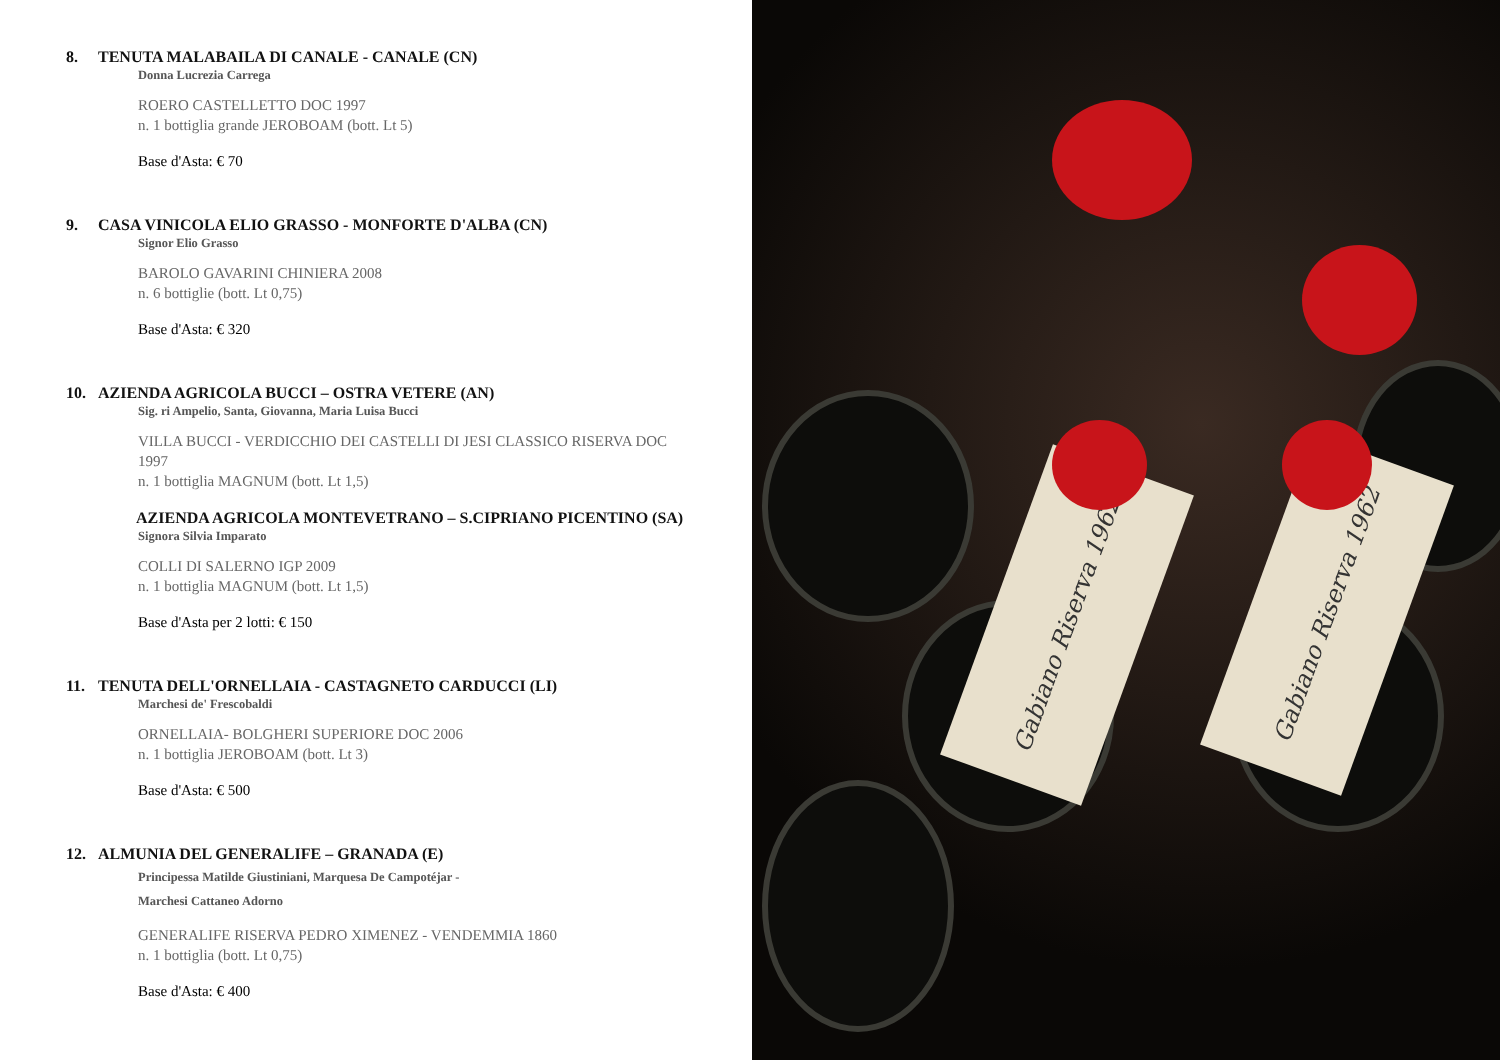8. TENUTA MALABAILA DI CANALE - CANALE (CN)
Donna Lucrezia Carrega
ROERO CASTELLETTO DOC 1997
n. 1 bottiglia grande JEROBOAM (bott. Lt 5)
Base d'Asta: € 70
9. CASA VINICOLA ELIO GRASSO - MONFORTE D'ALBA (CN)
Signor Elio Grasso
BAROLO GAVARINI CHINIERA 2008
n. 6 bottiglie (bott. Lt 0,75)
Base d'Asta: € 320
10. AZIENDA AGRICOLA BUCCI – OSTRA VETERE (AN)
Sig. ri Ampelio, Santa, Giovanna, Maria Luisa Bucci
VILLA BUCCI - VERDICCHIO DEI CASTELLI DI JESI CLASSICO RISERVA DOC 1997
n. 1 bottiglia MAGNUM (bott. Lt 1,5)
AZIENDA AGRICOLA MONTEVETRANO – S.CIPRIANO PICENTINO (SA)
Signora Silvia Imparato
COLLI DI SALERNO IGP 2009
n. 1 bottiglia MAGNUM (bott. Lt 1,5)
Base d'Asta per 2 lotti: € 150
11. TENUTA DELL'ORNELLAIA - CASTAGNETO CARDUCCI (LI)
Marchesi de' Frescobaldi
ORNELLAIA- BOLGHERI SUPERIORE DOC 2006
n. 1 bottiglia JEROBOAM (bott. Lt 3)
Base d'Asta: € 500
12. ALMUNIA DEL GENERALIFE – GRANADA (E)
Principessa Matilde Giustiniani, Marquesa De Campotéjar -
Marchesi Cattaneo Adorno
GENERALIFE RISERVA PEDRO XIMENEZ - VENDEMMIA 1860
n. 1 bottiglia (bott. Lt 0,75)
Base d'Asta: € 400
Gabiano Riserva 1962
Gabiano Riserva 1962